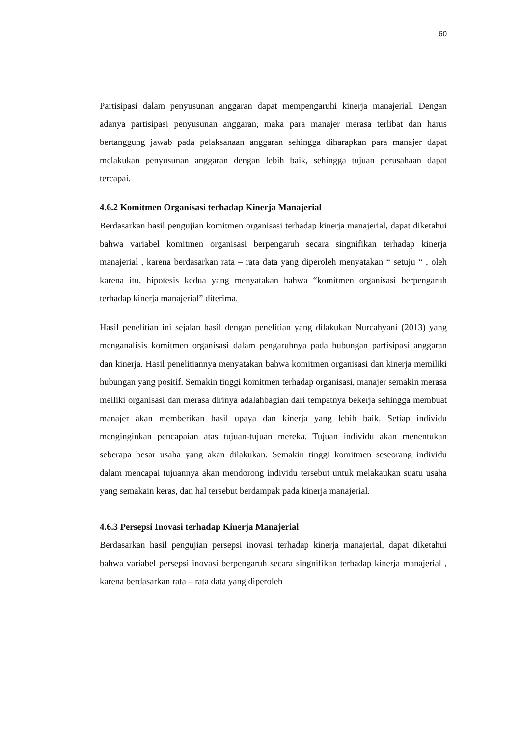60
Partisipasi dalam penyusunan anggaran dapat mempengaruhi kinerja manajerial. Dengan adanya partisipasi penyusunan anggaran, maka para manajer merasa terlibat dan harus bertanggung jawab pada pelaksanaan anggaran sehingga diharapkan para manajer dapat melakukan penyusunan anggaran dengan lebih baik, sehingga tujuan perusahaan dapat tercapai.
4.6.2 Komitmen Organisasi terhadap Kinerja Manajerial
Berdasarkan hasil pengujian komitmen organisasi terhadap kinerja manajerial, dapat diketahui bahwa variabel komitmen organisasi berpengaruh secara singnifikan terhadap kinerja manajerial , karena berdasarkan rata – rata data yang diperoleh menyatakan “ setuju “ , oleh karena itu, hipotesis kedua yang menyatakan bahwa “komitmen organisasi berpengaruh terhadap kinerja manajerial” diterima.
Hasil penelitian ini sejalan hasil dengan penelitian yang dilakukan Nurcahyani (2013) yang menganalisis komitmen organisasi dalam pengaruhnya pada hubungan partisipasi anggaran dan kinerja. Hasil penelitiannya menyatakan bahwa komitmen organisasi dan kinerja memiliki hubungan yang positif. Semakin tinggi komitmen terhadap organisasi, manajer semakin merasa meiliki organisasi dan merasa dirinya adalahbagian dari tempatnya bekerja sehingga membuat manajer akan memberikan hasil upaya dan kinerja yang lebih baik. Setiap individu menginginkan pencapaian atas tujuan-tujuan mereka. Tujuan individu akan menentukan seberapa besar usaha yang akan dilakukan. Semakin tinggi komitmen seseorang individu dalam mencapai tujuannya akan mendorong individu tersebut untuk melakaukan suatu usaha yang semakain keras, dan hal tersebut berdampak pada kinerja manajerial.
4.6.3 Persepsi Inovasi terhadap Kinerja Manajerial
Berdasarkan hasil pengujian persepsi inovasi terhadap kinerja manajerial, dapat diketahui bahwa variabel persepsi inovasi berpengaruh secara singnifikan terhadap kinerja manajerial , karena berdasarkan rata – rata data yang diperoleh